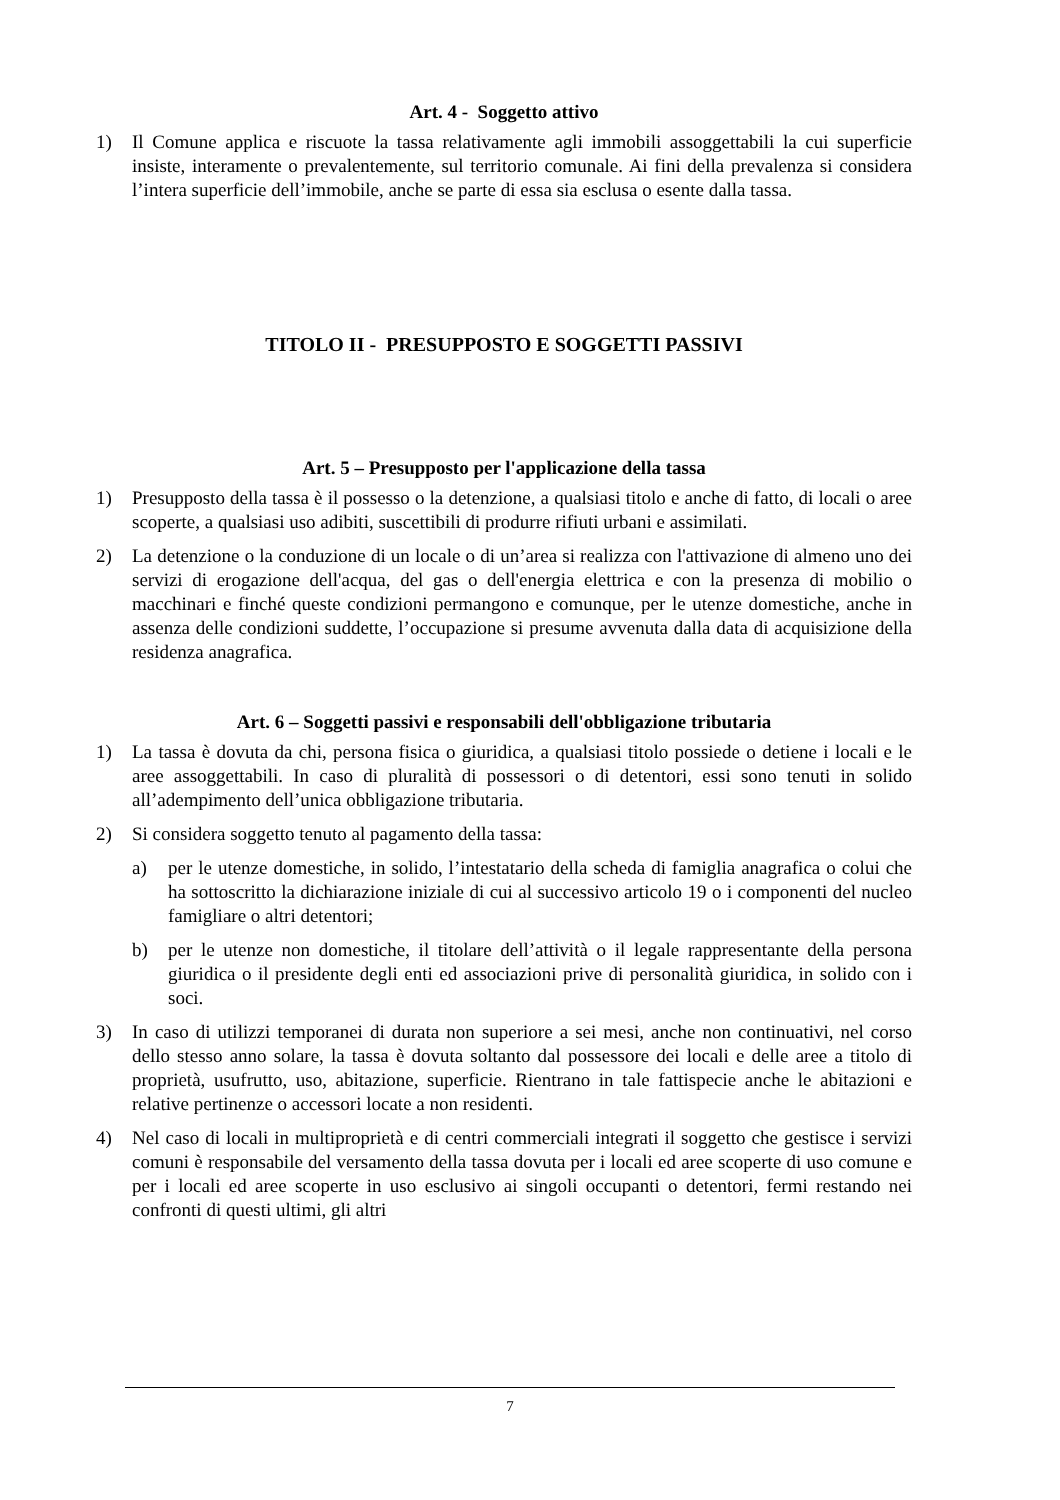Art. 4 - Soggetto attivo
1) Il Comune applica e riscuote la tassa relativamente agli immobili assoggettabili la cui superficie insiste, interamente o prevalentemente, sul territorio comunale. Ai fini della prevalenza si considera l’intera superficie dell’immobile, anche se parte di essa sia esclusa o esente dalla tassa.
TITOLO II - PRESUPPOSTO E SOGGETTI PASSIVI
Art. 5 – Presupposto per l'applicazione della tassa
1) Presupposto della tassa è il possesso o la detenzione, a qualsiasi titolo e anche di fatto, di locali o aree scoperte, a qualsiasi uso adibiti, suscettibili di produrre rifiuti urbani e assimilati.
2) La detenzione o la conduzione di un locale o di un’area si realizza con l'attivazione di almeno uno dei servizi di erogazione dell'acqua, del gas o dell'energia elettrica e con la presenza di mobilio o macchinari e finché queste condizioni permangono e comunque, per le utenze domestiche, anche in assenza delle condizioni suddette, l’occupazione si presume avvenuta dalla data di acquisizione della residenza anagrafica.
Art. 6 – Soggetti passivi e responsabili dell'obbligazione tributaria
1) La tassa è dovuta da chi, persona fisica o giuridica, a qualsiasi titolo possiede o detiene i locali e le aree assoggettabili. In caso di pluralità di possessori o di detentori, essi sono tenuti in solido all’adempimento dell’unica obbligazione tributaria.
2) Si considera soggetto tenuto al pagamento della tassa:
a) per le utenze domestiche, in solido, l’intestatario della scheda di famiglia anagrafica o colui che ha sottoscritto la dichiarazione iniziale di cui al successivo articolo 19 o i componenti del nucleo famigliare o altri detentori;
b) per le utenze non domestiche, il titolare dell’attività o il legale rappresentante della persona giuridica o il presidente degli enti ed associazioni prive di personalità giuridica, in solido con i soci.
3) In caso di utilizzi temporanei di durata non superiore a sei mesi, anche non continuativi, nel corso dello stesso anno solare, la tassa è dovuta soltanto dal possessore dei locali e delle aree a titolo di proprietà, usufrutto, uso, abitazione, superficie. Rientrano in tale fattispecie anche le abitazioni e relative pertinenze o accessori locate a non residenti.
4) Nel caso di locali in multiproprietà e di centri commerciali integrati il soggetto che gestisce i servizi comuni è responsabile del versamento della tassa dovuta per i locali ed aree scoperte di uso comune e per i locali ed aree scoperte in uso esclusivo ai singoli occupanti o detentori, fermi restando nei confronti di questi ultimi, gli altri
7